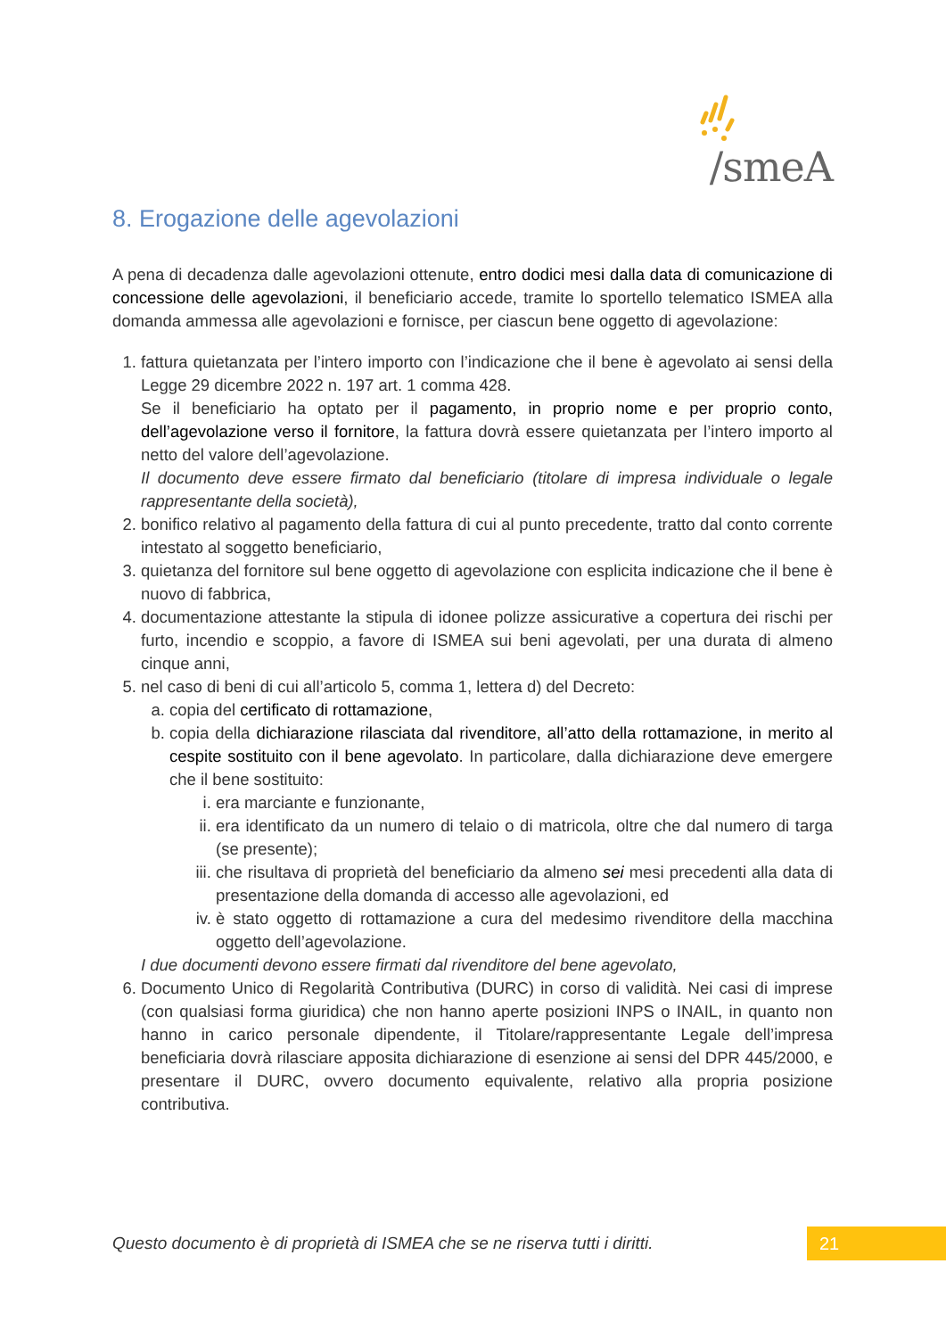/smeA
8. Erogazione delle agevolazioni
A pena di decadenza dalle agevolazioni ottenute, entro dodici mesi dalla data di comunicazione di concessione delle agevolazioni, il beneficiario accede, tramite lo sportello telematico ISMEA alla domanda ammessa alle agevolazioni e fornisce, per ciascun bene oggetto di agevolazione:
1. fattura quietanzata per l’intero importo con l’indicazione che il bene è agevolato ai sensi della Legge 29 dicembre 2022 n. 197 art. 1 comma 428.
Se il beneficiario ha optato per il pagamento, in proprio nome e per proprio conto, dell’agevolazione verso il fornitore, la fattura dovrà essere quietanzata per l’intero importo al netto del valore dell’agevolazione.
Il documento deve essere firmato dal beneficiario (titolare di impresa individuale o legale rappresentante della società),
2. bonifico relativo al pagamento della fattura di cui al punto precedente, tratto dal conto corrente intestato al soggetto beneficiario,
3. quietanza del fornitore sul bene oggetto di agevolazione con esplicita indicazione che il bene è nuovo di fabbrica,
4. documentazione attestante la stipula di idonee polizze assicurative a copertura dei rischi per furto, incendio e scoppio, a favore di ISMEA sui beni agevolati, per una durata di almeno cinque anni,
5. nel caso di beni di cui all’articolo 5, comma 1, lettera d) del Decreto:
a. copia del certificato di rottamazione,
b. copia della dichiarazione rilasciata dal rivenditore, all’atto della rottamazione, in merito al cespite sostituito con il bene agevolato. In particolare, dalla dichiarazione deve emergere che il bene sostituito:
i. era marciante e funzionante,
ii. era identificato da un numero di telaio o di matricola, oltre che dal numero di targa (se presente);
iii. che risultava di proprietà del beneficiario da almeno sei mesi precedenti alla data di presentazione della domanda di accesso alle agevolazioni, ed
iv. è stato oggetto di rottamazione a cura del medesimo rivenditore della macchina oggetto dell’agevolazione.
I due documenti devono essere firmati dal rivenditore del bene agevolato,
6. Documento Unico di Regolarità Contributiva (DURC) in corso di validità. Nei casi di imprese (con qualsiasi forma giuridica) che non hanno aperte posizioni INPS o INAIL, in quanto non hanno in carico personale dipendente, il Titolare/rappresentante Legale dell’impresa beneficiaria dovrà rilasciare apposita dichiarazione di esenzione ai sensi del DPR 445/2000, e presentare il DURC, ovvero documento equivalente, relativo alla propria posizione contributiva.
Questo documento è di proprietà di ISMEA che se ne riserva tutti i diritti.
21